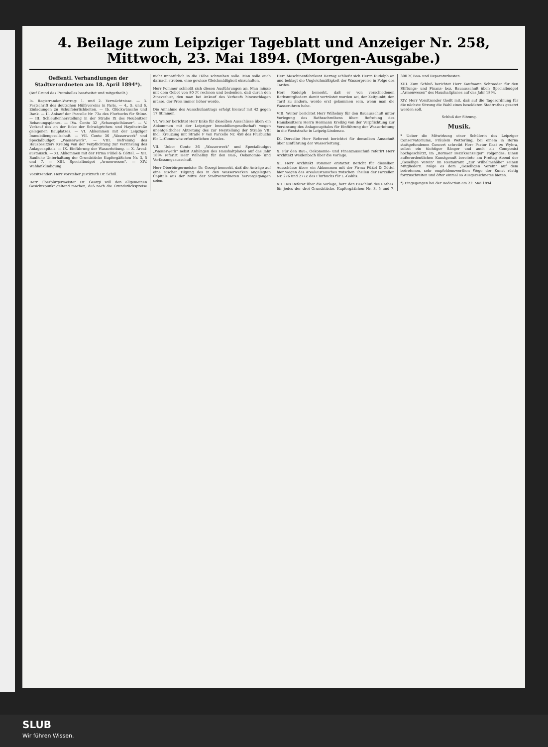4. Beilage zum Leipziger Tageblatt und Anzeiger Nr. 258, Mittwoch, 23. Mai 1894. (Morgen-Ausgabe.)
Oeffentl. Verhandlungen der Stadtverordneten am 18. April 1894*).
(Auf Grund des Protokolles bearbeitet und mitgetheilt.)
Ia. Registranden-Vortrag: 1. und 2. Vermächtnisse. — 3. Festschrift des deutschen Hülfsvereins in Paris. — 4., 5. und 6. Einladungen zu Schulfeierlichkeiten. — Ib. Glückwünsche und Dank. — II. Ankauf der Parcelle Nr. 73a des Flurbuchs für Stünz. — III. Schleußenherstellung in der Straße IX des Neubnitzer Bebauungsplanes. — IVa. Conto 32 „Schauspielhäuser". — V. Verkauf des an der Ecke der Schwägrichen- und Haydnstraße gelegenen Bauplatzes. — VI. Abkommen mit der Leipziger Immobiliengesellschaft. — VII. Conto 36 „Wasserwerk" und Specialbudget „Wasserwerk". — VIII. Befreiung des Hausbesitzers Kreibig von der Verpflichtung zur Verzinsung des Anlagecapitals. — IX. Einführung der Wasserleitung. — X. Areal-austausch. — XI. Abkommen mit der Firma Füßel & Göttel. — XII. Bauliche Unterhaltung der Grundstücke Kupfergäßchen Nr. 3, 5 und 7. — XIII. Specialbudget „Armenwesen". — XIV. Wahlankündigung.
Vorsitzender: Herr Vorsteher Justizrath Dr. Schill.
Herr Oberbürgermeister Dr. Georgi will den allgemeinen Gesichtspunkt geltend machen, daß nach die Grundstückspreise nicht unnatürlich in die Höhe schrauben solle. Man solle auch darnach streben, eine gewisse Gleichmäßigkeit einzuhalten.
Herr Pommer schließt sich diesen Ausführungen an. Man müsse mit dem Gebot von 80 ℳ rechnen und bedenken, daß durch den Zinsverlust, den man bei Ankauf des Verkaufs hinzuschlagen müsse, der Preis immer höher werde.
Die Annahme des Ausschußantrags erfolgt hierauf mit 42 gegen 17 Stimmen.
VI. Weiter berichtet Herr Enke für dieselben Ausschüsse über: ein Abkommen mit der Leipziger Immobiliengesellschaft wegen unentgeltlicher Abtretung des zur Herstellung der Straße VIII incl. Kreuzung mit Straße F von Parcelle Nr. 458 des Flurbuchs für L.-Connewitz erforderlichen Areales.
VII. Ueber Conto 36 „Wasserwerk" und Specialbudget „Wasserwerk" nebst Anhängen des Haushaltplanes auf das Jahr 1894 referirt Herr Wilhelmy für den Bau-, Oekonomie- und Verfassungsausschuß.
Herr Oberbürgermeister Dr. Georgi bemerkt, daß die Anträge auf eine rascher Tilgung des in den Wasserwerken angelegten Capitals aus der Mitte der Stadtverordneten hervorgegangen seien.
Herr Maschinenfabrikant Herzog schließt sich Herrn Rudolph an und beklagt die Ungleichmäßigkeit der Wasserpreise in Folge des Tarifes.
Herr Rudolph bemerkt, daß er von verschiedenen Rathsmitgliedern damit vertröstet worden sei, der Zeitpunkt, den Tarif zu ändern, werde erst gekommen sein, wenn man die Wasseruhren habe.
VIII. Weiter berichtet Herr Wilhelmy für den Bauausschuß unter Vorlegung des Rathsschreibens über: Befreiung des Hausbesitzers Herrn Hermann Kreibig von der Verpflichtung zur Verzinsung des Anlagecapitales für Einführung der Wasserleitung in die Weststraße in Leipzig-Lindenau.
IX. Derselbe Herr Referent berichtet für denselben Ausschuß über Einführung der Wasserleitung.
X. Für den Bau-, Oekonomie- und Finanzausschuß referirt Herr Architekt Weidenbach über die Vorlage.
XI. Herr Architekt Pommer erstattet Bericht für dieselben Ausschüsse über: ein Abkommen mit der Firma Füßel & Göttel hier wegen des Arealaustausches zwischen Theilen der Parcellen Nr. 276 und 277Z des Flurbuchs für L.-Gohlis.
XII. Das Referat über die Vorlage, betr. den Beschluß des Rathes: für jedes der drei Grundstücke, Kupfergäßchen Nr. 3, 5 und 7, 300 ℳ Bau- und Reparaturkosten.
XIII. Zum Schluß berichtet Herr Kaufmann Schroeder für den Stiftungs- und Finanz- bez. Bauausschuß über: Specialbudget „Armenwesen" des Haushaltplanes auf das Jahr 1894.
XIV. Herr Vorsitzender theilt mit, daß auf die Tagesordnung für die nächste Sitzung die Wahl eines besoldeten Stadtrathes gesetzt werden soll.
Schluß der Sitzung.
Musik.
* Ueber die Mitwirkung einer Schülerin des Leipziger Conservatoriums, Fräulein Wetterling, bei einem in Borna stattgefundenen Concert schreibt Herr Pastor Gast zu Wyhra, selbst ein tüchtiger Sänger und auch als Componist hochgeschätzt, im „Bornaer Bezirksanzeiger" Folgendes: Einen außerordentlichen Kunstgenuß bereitete am Freitag Abend der „Gesellige Verein" im Restaurant „Zur Wilhelmshöhe" seinen Mitgliedern. Möge es dem „Geselligen Verein" auf dem betretenen, sehr empfehlenswerthen Wege der Kunst rüstig fortzuschreiten und öfter einmal so Ausgezeichnetes bieten.
*) Eingegangen bei der Redaction am 22. Mai 1894.
SLUB
Wir führen Wissen.